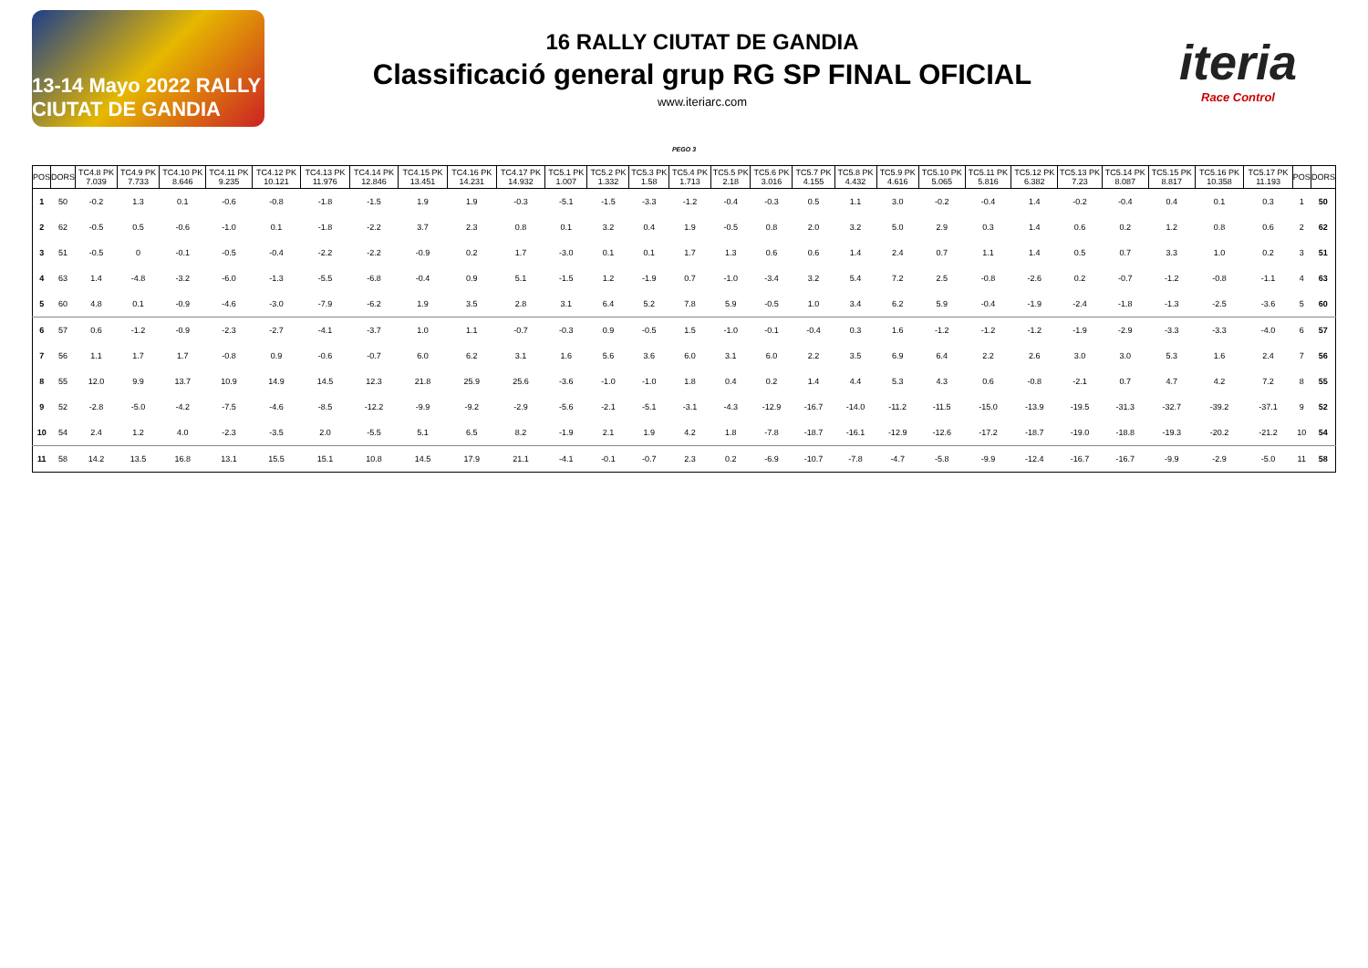13-14 Mayo 2022 RALLY CIUTAT DE GANDIA
16 RALLY CIUTAT DE GANDIA
Classificació general grup RG SP FINAL OFICIAL
www.iteriarc.com
iteria
Race Control
PEGO 3
| POS | DORS | TC4.8 PK 7.039 | TC4.9 PK 7.733 | TC4.10 PK 8.646 | TC4.11 PK 9.235 | TC4.12 PK 10.121 | TC4.13 PK 11.976 | TC4.14 PK 12.846 | TC4.15 PK 13.451 | TC4.16 PK 14.231 | TC4.17 PK 14.932 | TC5.1 PK 1.007 | TC5.2 PK 1.332 | TC5.3 PK 1.58 | TC5.4 PK 1.713 | TC5.5 PK 2.18 | TC5.6 PK 3.016 | TC5.7 PK 4.155 | TC5.8 PK 4.432 | TC5.9 PK 4.616 | TC5.10 PK 5.065 | TC5.11 PK 5.816 | TC5.12 PK 6.382 | TC5.13 PK 7.23 | TC5.14 PK 8.087 | TC5.15 PK 8.817 | TC5.16 PK 10.358 | TC5.17 PK 11.193 | POS | DORS |
| --- | --- | --- | --- | --- | --- | --- | --- | --- | --- | --- | --- | --- | --- | --- | --- | --- | --- | --- | --- | --- | --- | --- | --- | --- | --- | --- | --- | --- | --- | --- |
| 1 | 50 | -0.2 | 1.3 | 0.1 | -0.6 | -0.8 | -1.8 | -1.5 | 1.9 | 1.9 | -0.3 | -5.1 | -1.5 | -3.3 | -1.2 | -0.4 | -0.3 | 0.5 | 1.1 | 3.0 | -0.2 | -0.4 | 1.4 | -0.2 | -0.4 | 0.4 | 0.1 | 0.3 | 1 | 50 |
| 2 | 62 | -0.5 | 0.5 | -0.6 | -1.0 | 0.1 | -1.8 | -2.2 | 3.7 | 2.3 | 0.8 | 0.1 | 3.2 | 0.4 | 1.9 | -0.5 | 0.8 | 2.0 | 3.2 | 5.0 | 2.9 | 0.3 | 1.4 | 0.6 | 0.2 | 1.2 | 0.8 | 0.6 | 2 | 62 |
| 3 | 51 | -0.5 | 0 | -0.1 | -0.5 | -0.4 | -2.2 | -2.2 | -0.9 | 0.2 | 1.7 | -3.0 | 0.1 | 0.1 | 1.7 | 1.3 | 0.6 | 0.6 | 1.4 | 2.4 | 0.7 | 1.1 | 1.4 | 0.5 | 0.7 | 3.3 | 1.0 | 0.2 | 3 | 51 |
| 4 | 63 | 1.4 | -4.8 | -3.2 | -6.0 | -1.3 | -5.5 | -6.8 | -0.4 | 0.9 | 5.1 | -1.5 | 1.2 | -1.9 | 0.7 | -1.0 | -3.4 | 3.2 | 5.4 | 7.2 | 2.5 | -0.8 | -2.6 | 0.2 | -0.7 | -1.2 | -0.8 | -1.1 | 4 | 63 |
| 5 | 60 | 4.8 | 0.1 | -0.9 | -4.6 | -3.0 | -7.9 | -6.2 | 1.9 | 3.5 | 2.8 | 3.1 | 6.4 | 5.2 | 7.8 | 5.9 | -0.5 | 1.0 | 3.4 | 6.2 | 5.9 | -0.4 | -1.9 | -2.4 | -1.8 | -1.3 | -2.5 | -3.6 | 5 | 60 |
| 6 | 57 | 0.6 | -1.2 | -0.9 | -2.3 | -2.7 | -4.1 | -3.7 | 1.0 | 1.1 | -0.7 | -0.3 | 0.9 | -0.5 | 1.5 | -1.0 | -0.1 | -0.4 | 0.3 | 1.6 | -1.2 | -1.2 | -1.2 | -1.9 | -2.9 | -3.3 | -3.3 | -4.0 | 6 | 57 |
| 7 | 56 | 1.1 | 1.7 | 1.7 | -0.8 | 0.9 | -0.6 | -0.7 | 6.0 | 6.2 | 3.1 | 1.6 | 5.6 | 3.6 | 6.0 | 3.1 | 6.0 | 2.2 | 3.5 | 6.9 | 6.4 | 2.2 | 2.6 | 3.0 | 3.0 | 5.3 | 1.6 | 2.4 | 7 | 56 |
| 8 | 55 | 12.0 | 9.9 | 13.7 | 10.9 | 14.9 | 14.5 | 12.3 | 21.8 | 25.9 | 25.6 | -3.6 | -1.0 | -1.0 | 1.8 | 0.4 | 0.2 | 1.4 | 4.4 | 5.3 | 4.3 | 0.6 | -0.8 | -2.1 | 0.7 | 4.7 | 4.2 | 7.2 | 8 | 55 |
| 9 | 52 | -2.8 | -5.0 | -4.2 | -7.5 | -4.6 | -8.5 | -12.2 | -9.9 | -9.2 | -2.9 | -5.6 | -2.1 | -5.1 | -3.1 | -4.3 | -12.9 | -16.7 | -14.0 | -11.2 | -11.5 | -15.0 | -13.9 | -19.5 | -31.3 | -32.7 | -39.2 | -37.1 | 9 | 52 |
| 10 | 54 | 2.4 | 1.2 | 4.0 | -2.3 | -3.5 | 2.0 | -5.5 | 5.1 | 6.5 | 8.2 | -1.9 | 2.1 | 1.9 | 4.2 | 1.8 | -7.8 | -18.7 | -16.1 | -12.9 | -12.6 | -17.2 | -18.7 | -19.0 | -18.8 | -19.3 | -20.2 | -21.2 | 10 | 54 |
| 11 | 58 | 14.2 | 13.5 | 16.8 | 13.1 | 15.5 | 15.1 | 10.8 | 14.5 | 17.9 | 21.1 | -4.1 | -0.1 | -0.7 | 2.3 | 0.2 | -6.9 | -10.7 | -7.8 | -4.7 | -5.8 | -9.9 | -12.4 | -16.7 | -16.7 | -9.9 | -2.9 | -5.0 | 11 | 58 |